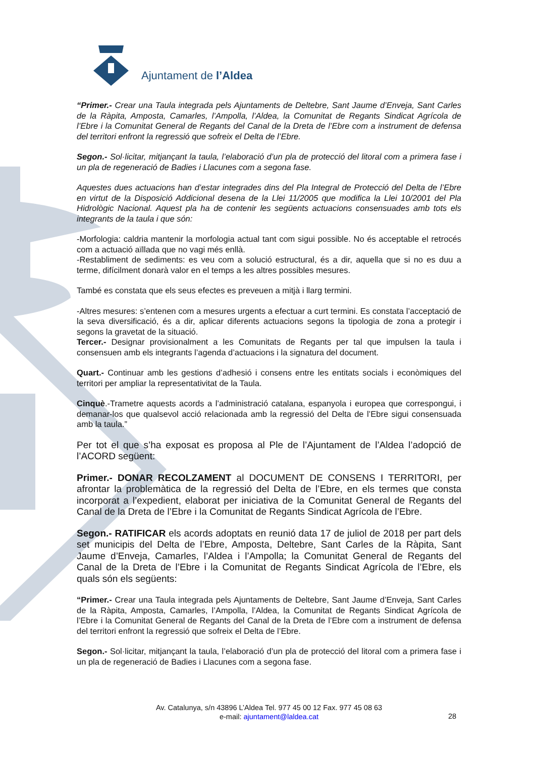Ajuntament de l’Aldea
“Primer.- Crear una Taula integrada pels Ajuntaments de Deltebre, Sant Jaume d’Enveja, Sant Carles de la Ràpita, Amposta, Camarles, l’Ampolla, l’Aldea, la Comunitat de Regants Sindicat Agrícola de l’Ebre i la Comunitat General de Regants del Canal de la Dreta de l’Ebre com a instrument de defensa del territori enfront la regressió que sofreix el Delta de l’Ebre.
Segon.- Sol·licitar, mitjançant la taula, l’elaboració d’un pla de protecció del litoral com a primera fase i un pla de regeneració de Badies i Llacunes com a segona fase.
Aquestes dues actuacions han d’estar integrades dins del Pla Integral de Protecció del Delta de l’Ebre en virtut de la Disposició Addicional desena de la Llei 11/2005 que modifica la Llei 10/2001 del Pla Hidrològic Nacional. Aquest pla ha de contenir les següents actuacions consensuades amb tots els integrants de la taula i que són:
-Morfologia: caldria mantenir la morfologia actual tant com sigui possible. No és acceptable el retrocés com a actuació aïllada que no vagi més enllà.
-Restabliment de sediments: es veu com a solució estructural, és a dir, aquella que si no es duu a terme, difícilment donarà valor en el temps a les altres possibles mesures.
També es constata que els seus efectes es preveuen a mitjà i llarg termini.
-Altres mesures: s’entenen com a mesures urgents a efectuar a curt termini. Es constata l’acceptació de la seva diversificació, és a dir, aplicar diferents actuacions segons la tipologia de zona a protegir i segons la gravetat de la situació.
Tercer.- Designar provisionalment a les Comunitats de Regants per tal que impulsen la taula i consensuen amb els integrants l’agenda d’actuacions i la signatura del document.
Quart.- Continuar amb les gestions d’adhesió i consens entre les entitats socials i econòmiques del territori per ampliar la representativitat de la Taula.
Cinquè.-Trametre aquests acords a l’administració catalana, espanyola i europea que correspongui, i demanar-los que qualsevol acció relacionada amb la regressió del Delta de l’Ebre sigui consensuada amb la taula.”
Per tot el que s’ha exposat es proposa al Ple de l’Ajuntament de l’Aldea l’adopció de l’ACORD següent:
Primer.- DONAR RECOLZAMENT al DOCUMENT DE CONSENS I TERRITORI, per afrontar la problemàtica de la regressió del Delta de l’Ebre, en els termes que consta incorporat a l’expedient, elaborat per iniciativa de la Comunitat General de Regants del Canal de la Dreta de l’Ebre i la Comunitat de Regants Sindicat Agrícola de l’Ebre.
Segon.- RATIFICAR els acords adoptats en reunió data 17 de juliol de 2018 per part dels set municipis del Delta de l’Ebre, Amposta, Deltebre, Sant Carles de la Ràpita, Sant Jaume d’Enveja, Camarles, l’Aldea i l’Ampolla; la Comunitat General de Regants del Canal de la Dreta de l’Ebre i la Comunitat de Regants Sindicat Agrícola de l’Ebre, els quals són els següents:
“Primer.- Crear una Taula integrada pels Ajuntaments de Deltebre, Sant Jaume d’Enveja, Sant Carles de la Ràpita, Amposta, Camarles, l’Ampolla, l’Aldea, la Comunitat de Regants Sindicat Agrícola de l’Ebre i la Comunitat General de Regants del Canal de la Dreta de l’Ebre com a instrument de defensa del territori enfront la regressió que sofreix el Delta de l’Ebre.
Segon.- Sol·licitar, mitjançant la taula, l’elaboració d’un pla de protecció del litoral com a primera fase i un pla de regeneració de Badies i Llacunes com a segona fase.
Av. Catalunya, s/n 43896 L’Aldea Tel. 977 45 00 12 Fax. 977 45 08 63
e-mail: ajuntament@laldea.cat
28